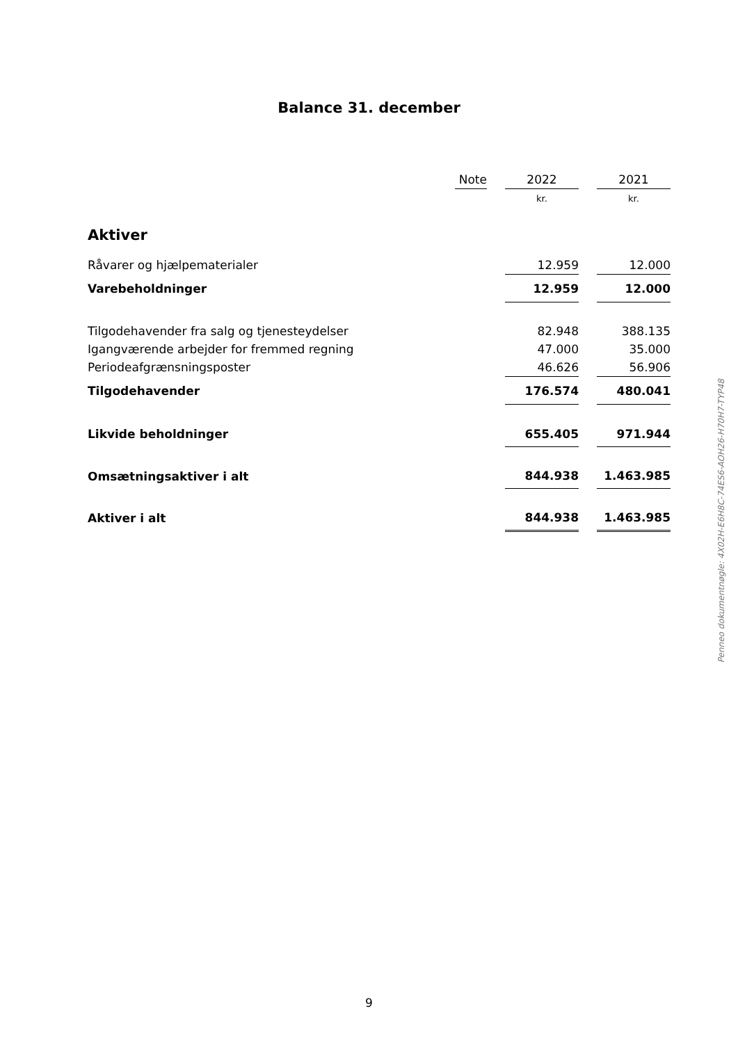Balance 31. december
| | Note | | 2022 | | 2021 |
| --- | --- | --- | --- | --- | --- |
| | | | kr. | | kr. |
| Aktiver | | | | | |
| Råvarer og hjælpematerialer | | | 12.959 | | 12.000 |
| Varebeholdninger | | | 12.959 | | 12.000 |
| Tilgodehavender fra salg og tjenesteydelser | | | 82.948 | | 388.135 |
| Igangværende arbejder for fremmed regning | | | 47.000 | | 35.000 |
| Periodeafgrænsningsposter | | | 46.626 | | 56.906 |
| Tilgodehavender | | | 176.574 | | 480.041 |
| Likvide beholdninger | | | 655.405 | | 971.944 |
| Omsætningsaktiver i alt | | | 844.938 | | 1.463.985 |
| Aktiver i alt | | | 844.938 | | 1.463.985 |
Penneo dokumentnøgle: 4X02H-E6H8C-74ES6-AOH26-H70H7-TYP48
9